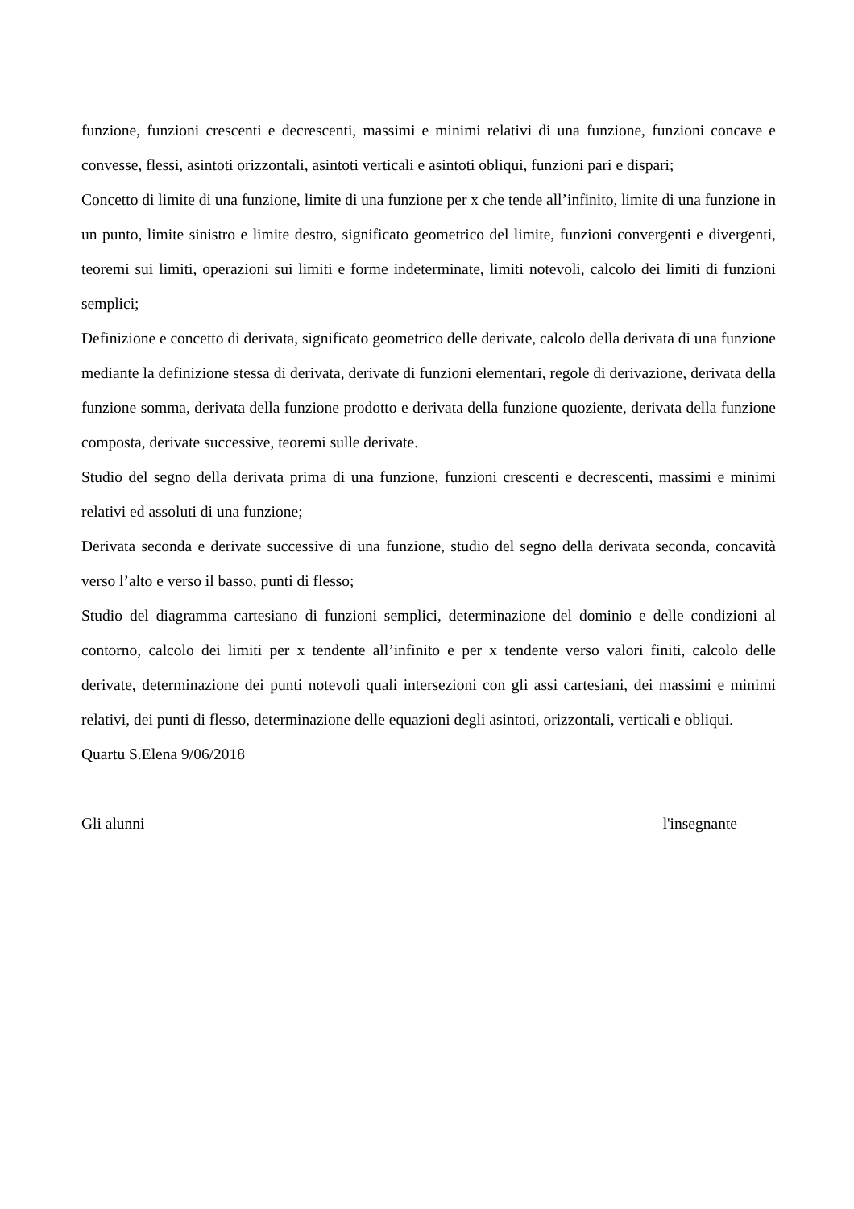funzione, funzioni crescenti e decrescenti, massimi e minimi relativi di una funzione, funzioni concave e convesse, flessi, asintoti orizzontali, asintoti verticali e asintoti obliqui, funzioni pari e dispari;
Concetto di limite di una funzione, limite di una funzione per x che tende all’infinito, limite di una funzione in un punto, limite sinistro e limite destro, significato geometrico del limite, funzioni convergenti e divergenti, teoremi sui limiti, operazioni sui limiti e forme indeterminate, limiti notevoli, calcolo dei limiti di funzioni semplici;
Definizione e concetto di derivata, significato geometrico delle derivate, calcolo della derivata di una funzione mediante la definizione stessa di derivata, derivate di funzioni elementari, regole di derivazione, derivata della funzione somma, derivata della funzione prodotto e derivata della funzione quoziente, derivata della funzione composta, derivate successive, teoremi sulle derivate.
Studio del segno della derivata prima di una funzione, funzioni crescenti e decrescenti, massimi e minimi relativi ed assoluti di una funzione;
Derivata seconda e derivate successive di una funzione, studio del segno della derivata seconda, concavità verso l’alto e verso il basso, punti di flesso;
Studio del diagramma cartesiano di funzioni semplici, determinazione del dominio e delle condizioni al contorno, calcolo dei limiti per x tendente all’infinito e per x tendente verso valori finiti, calcolo delle derivate, determinazione dei punti notevoli quali intersezioni con gli assi cartesiani, dei massimi e minimi relativi, dei punti di flesso, determinazione delle equazioni degli asintoti, orizzontali, verticali e obliqui.
Quartu S.Elena 9/06/2018
Gli alunni l'insegnante